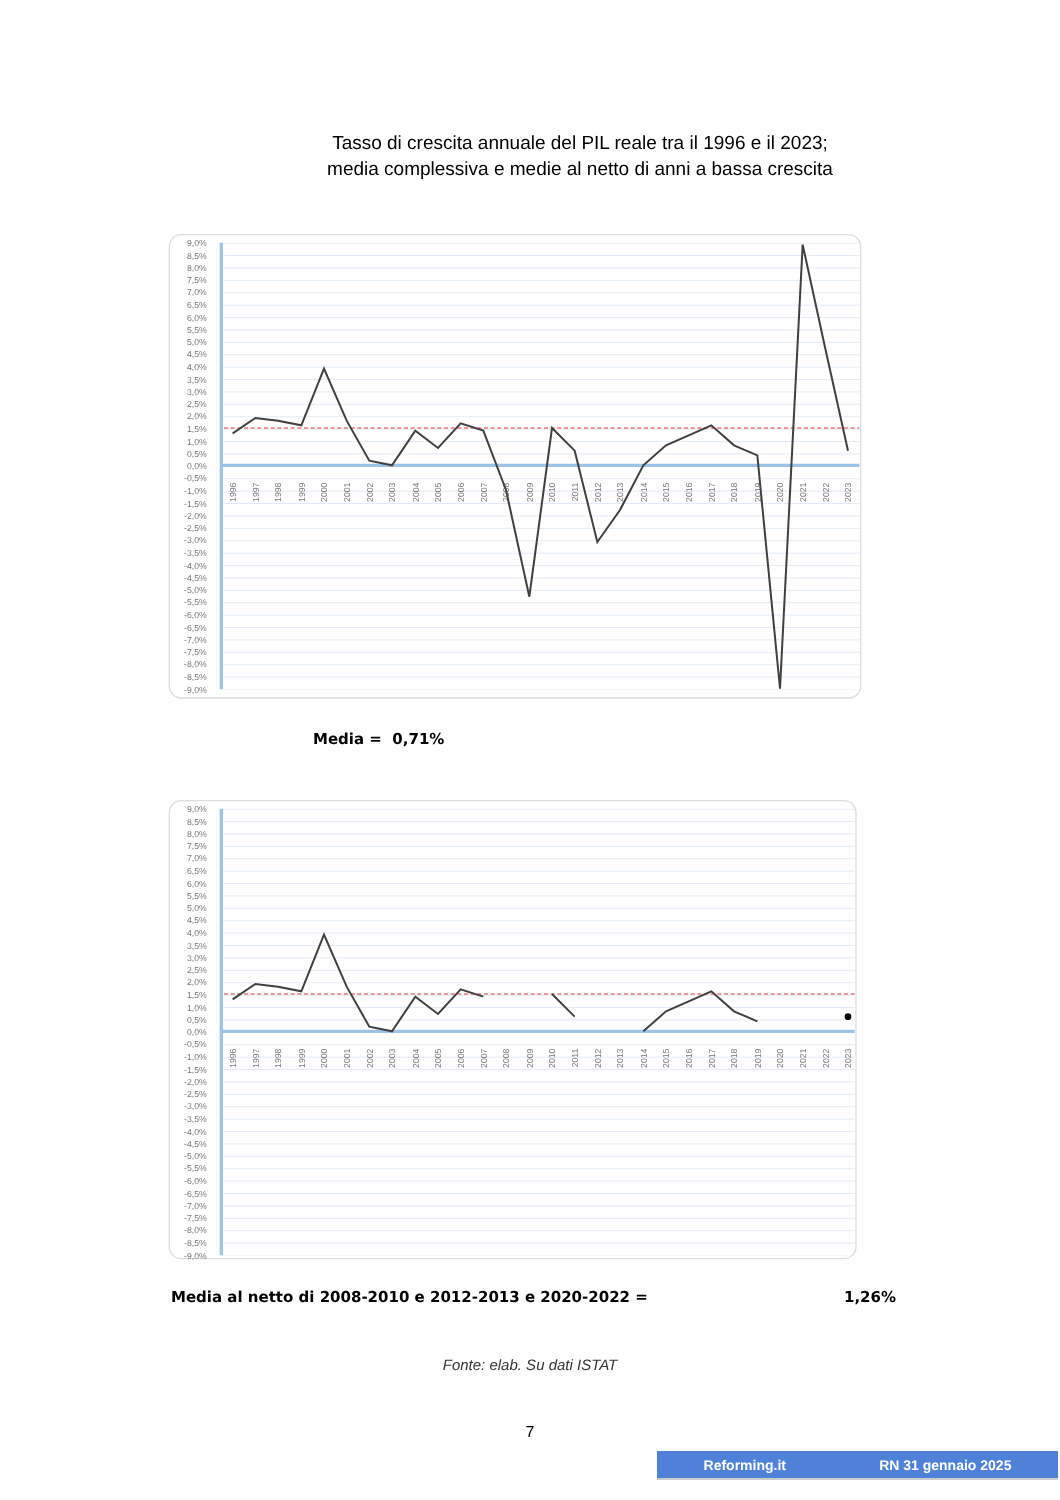Tasso di crescita annuale del PIL reale tra il 1996 e il 2023;
media complessiva e medie al netto di anni a bassa crescita
9,0%
8,5%
8,0%
7,5%
7,0%
6,5%
6,0%
5,5%
5,0%
4,5%
4,0%
3,5%
3,0%
2,5%
2,0%
1,5%
1,0%
0,5%
0,0%
-0,5%
-1,0%
-1,5%
-2,0%
-2,5%
-3,0%
-3,5%
-4,0%
-4,5%
-5,0%
-5,5%
-6,0%
-6,5%
-7,0%
-7,5%
-8,0%
-8,5%
-9,0%
1996
1997
1998
1999
2000
2001
2002
2003
2004
2005
2006
2007
2008
2009
2010
2011
2012
2013
2014
2015
2016
2017
2018
2019
2020
2021
2022
2023
Media = 0,71%
9,0%
8,5%
8,0%
7,5%
7,0%
6,5%
6,0%
5,5%
5,0%
4,5%
4,0%
3,5%
3,0%
2,5%
2,0%
1,5%
1,0%
0,5%
0,0%
-0,5%
-1,0%
-1,5%
-2,0%
-2,5%
-3,0%
-3,5%
-4,0%
-4,5%
-5,0%
-5,5%
-6,0%
-6,5%
-7,0%
-7,5%
-8,0%
-8,5%
-9,0%
1996
1997
1998
1999
2000
2001
2002
2003
2004
2005
2006
2007
2008
2009
2010
2011
2012
2013
2014
2015
2016
2017
2018
2019
2020
2021
2022
2023
Media al netto di 2008-2010 e 2012-2013 e 2020-2022 = 1,26%
Fonte: elab. Su dati ISTAT
7
Reforming.it RN 31 gennaio 2025